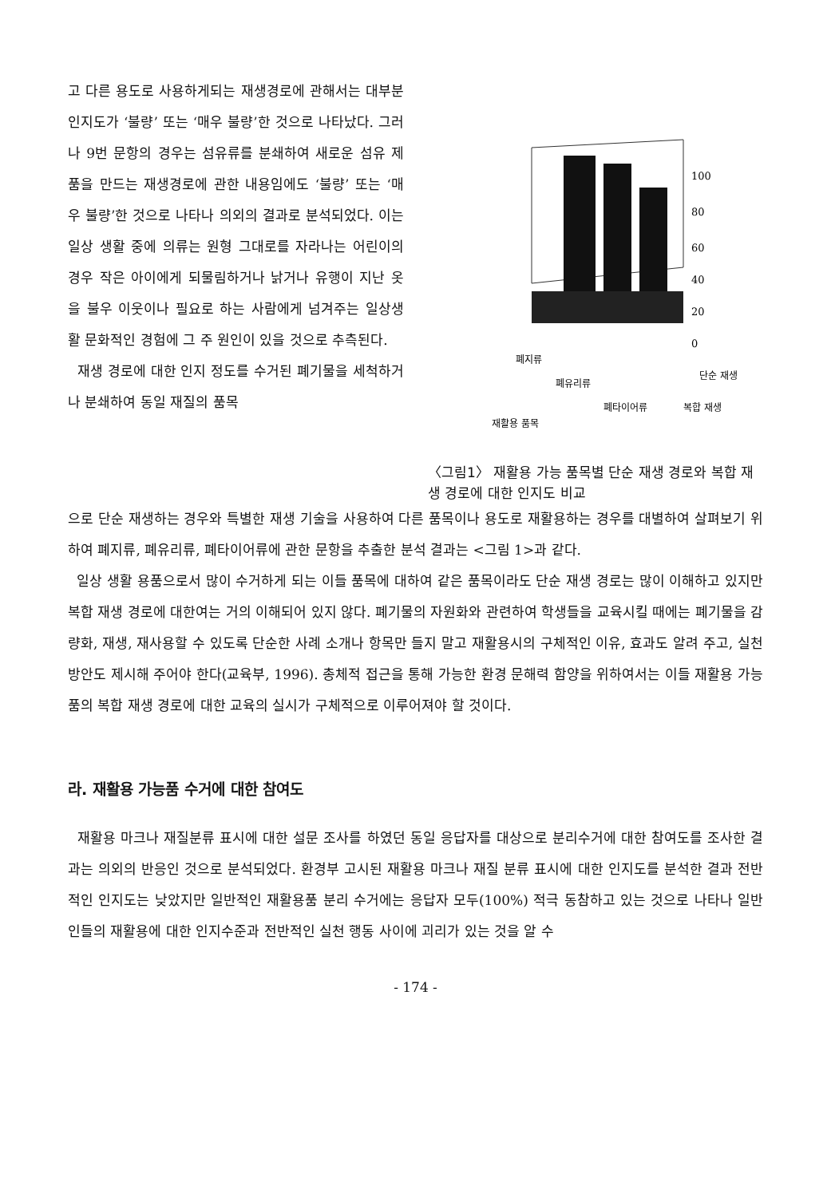고 다른 용도로 사용하게되는 재생경로에 관해서는 대부분 인지도가 ‘불량’ 또는 ‘매우 불량’한 것으로 나타났다. 그러나 9번 문항의 경우는 섬유류를 분쇄하여 새로운 섬유 제품을 만드는 재생경로에 관한 내용임에도 ‘불량’ 또는 ‘매우 불량’한 것으로 나타나 의외의 결과로 분석되었다. 이는 일상 생활 중에 의류는 원형 그대로를 자라나는 어린이의 경우 작은 아이에게 되물림하거나 낡거나 유행이 지난 옷을 불우 이웃이나 필요로 하는 사람에게 넘겨주는 일상생활 문화적인 경험에 그 주 원인이 있을 것으로 추측된다.
재생 경로에 대한 인지 정도를 수거된 폐기물을 세척하거나 분쇄하여 동일 재질의 품목
100
80
60
40
20
0
단순 재생
복합 재생
폐지류
폐유리류
폐타이어류
재활용 품목
〈그림1〉 재활용 가능 품목별 단순 재생 경로와 복합 재생 경로에 대한 인지도 비교
으로 단순 재생하는 경우와 특별한 재생 기술을 사용하여 다른 품목이나 용도로 재활용하는 경우를 대별하여 살펴보기 위하여 폐지류, 폐유리류, 폐타이어류에 관한 문항을 추출한 분석 결과는 <그림 1>과 같다.
일상 생활 용품으로서 많이 수거하게 되는 이들 품목에 대하여 같은 품목이라도 단순 재생 경로는 많이 이해하고 있지만 복합 재생 경로에 대한여는 거의 이해되어 있지 않다. 폐기물의 자원화와 관련하여 학생들을 교육시킬 때에는 폐기물을 감량화, 재생, 재사용할 수 있도록 단순한 사례 소개나 항목만 들지 말고 재활용시의 구체적인 이유, 효과도 알려 주고, 실천 방안도 제시해 주어야 한다(교육부, 1996). 총체적 접근을 통해 가능한 환경 문해력 함양을 위하여서는 이들 재활용 가능품의 복합 재생 경로에 대한 교육의 실시가 구체적으로 이루어져야 할 것이다.
라. 재활용 가능품 수거에 대한 참여도
재활용 마크나 재질분류 표시에 대한 설문 조사를 하였던 동일 응답자를 대상으로 분리수거에 대한 참여도를 조사한 결과는 의외의 반응인 것으로 분석되었다. 환경부 고시된 재활용 마크나 재질 분류 표시에 대한 인지도를 분석한 결과 전반적인 인지도는 낮았지만 일반적인 재활용품 분리 수거에는 응답자 모두(100%) 적극 동참하고 있는 것으로 나타나 일반인들의 재활용에 대한 인지수준과 전반적인 실천 행동 사이에 괴리가 있는 것을 알 수
- 174 -